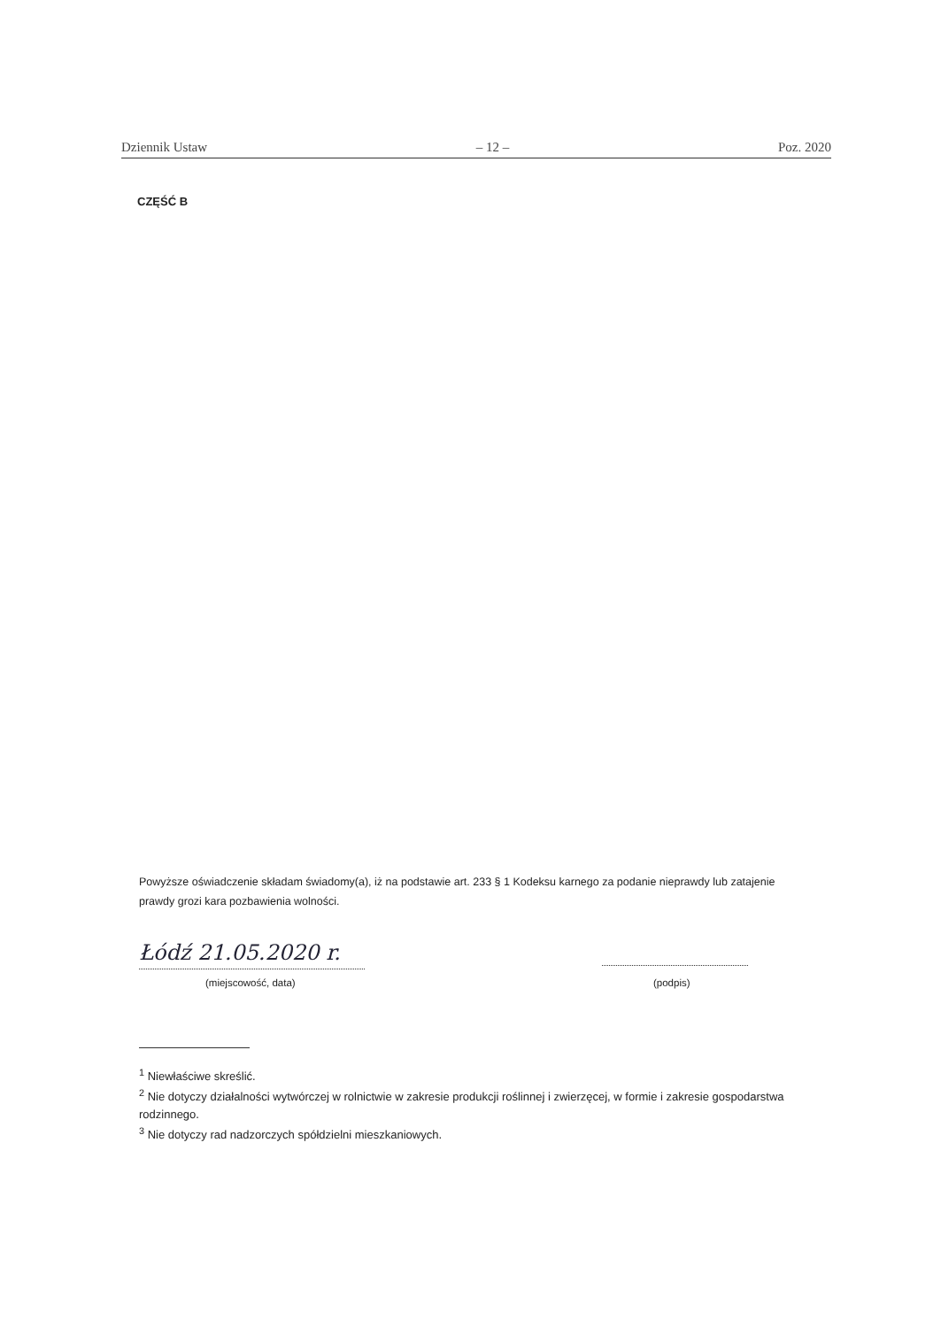Dziennik Ustaw – 12 – Poz. 2020
CZĘŚĆ B
Powyższe oświadczenie składam świadomy(a), iż na podstawie art. 233 § 1 Kodeksu karnego za podanie nieprawdy lub zatajenie prawdy grozi kara pozbawienia wolności.
Łódź 21.05.2020 r.
(miejscowość, data) (podpis)
<sup>1</sup> Niewłaściwe skreślić.
<sup>2</sup> Nie dotyczy działalności wytwórczej w rolnictwie w zakresie produkcji roślinnej i zwierzęcej, w formie i zakresie gospodarstwa rodzinnego.
<sup>3</sup> Nie dotyczy rad nadzorczych spółdzielni mieszkaniowych.